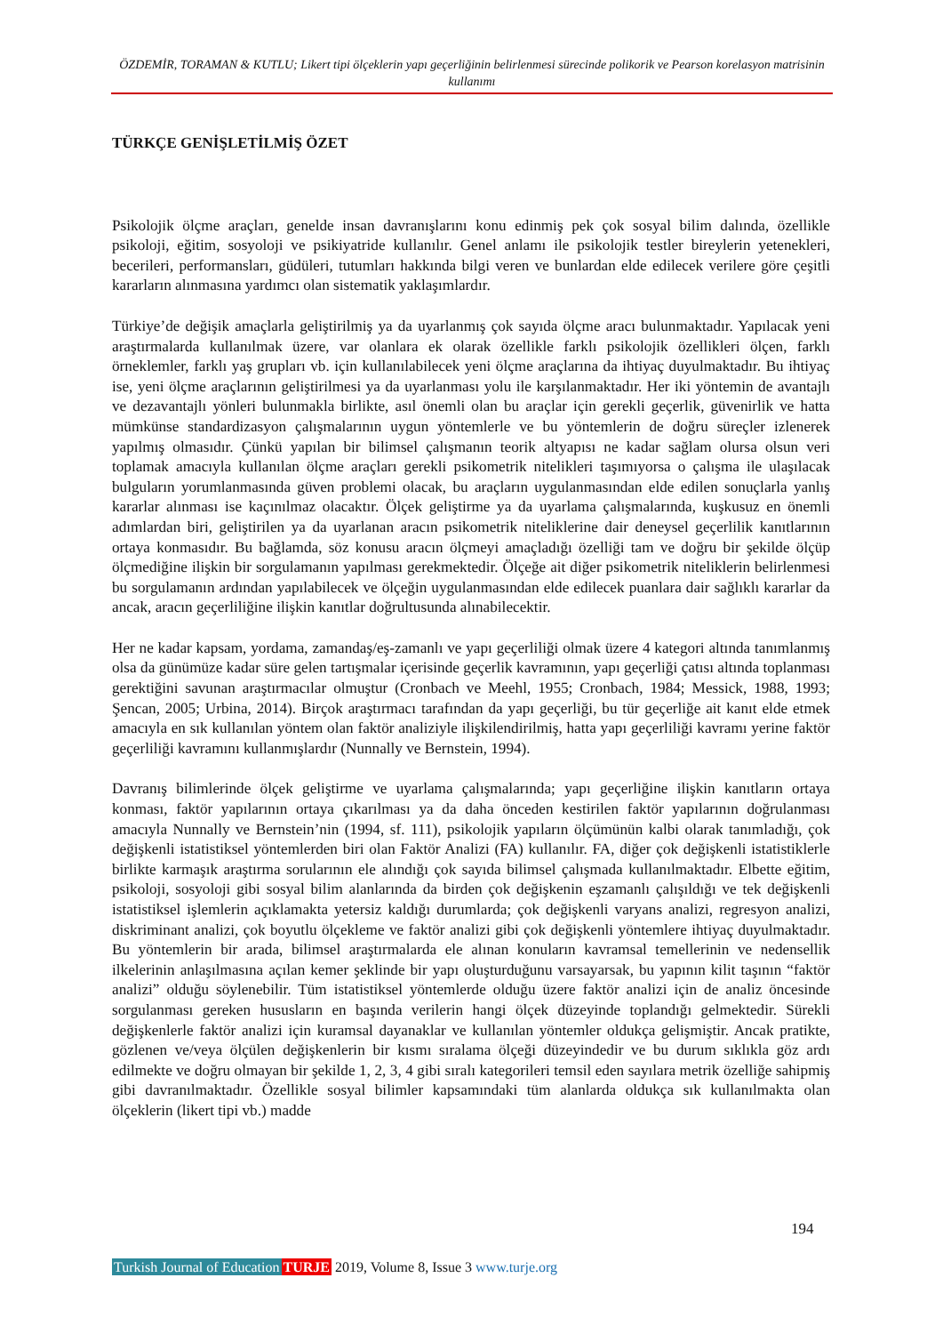ÖZDEMİR, TORAMAN & KUTLU; Likert tipi ölçeklerin yapı geçerliğinin belirlenmesi sürecinde polikorik ve Pearson korelasyon matrisinin kullanımı
TÜRKÇE GENİŞLETİLMİŞ ÖZET
Psikolojik ölçme araçları, genelde insan davranışlarını konu edinmiş pek çok sosyal bilim dalında, özellikle psikoloji, eğitim, sosyoloji ve psikiyatride kullanılır. Genel anlamı ile psikolojik testler bireylerin yetenekleri, becerileri, performansları, güdüleri, tutumları hakkında bilgi veren ve bunlardan elde edilecek verilere göre çeşitli kararların alınmasına yardımcı olan sistematik yaklaşımlardır.
Türkiye’de değişik amaçlarla geliştirilmiş ya da uyarlanmış çok sayıda ölçme aracı bulunmaktadır. Yapılacak yeni araştırmalarda kullanılmak üzere, var olanlara ek olarak özellikle farklı psikolojik özellikleri ölçen, farklı örneklemler, farklı yaş grupları vb. için kullanılabilecek yeni ölçme araçlarına da ihtiyaç duyulmaktadır. Bu ihtiyaç ise, yeni ölçme araçlarının geliştirilmesi ya da uyarlanması yolu ile karşılanmaktadır. Her iki yöntemin de avantajlı ve dezavantajlı yönleri bulunmakla birlikte, asıl önemli olan bu araçlar için gerekli geçerlik, güvenirlik ve hatta mümkünse standardizasyon çalışmalarının uygun yöntemlerle ve bu yöntemlerin de doğru süreçler izlenerek yapılmış olmasıdır. Çünkü yapılan bir bilimsel çalışmanın teorik altyapısı ne kadar sağlam olursa olsun veri toplamak amacıyla kullanılan ölçme araçları gerekli psikometrik nitelikleri taşımıyorsa o çalışma ile ulaşılacak bulguların yorumlanmasında güven problemi olacak, bu araçların uygulanmasından elde edilen sonuçlarla yanlış kararlar alınması ise kaçınılmaz olacaktır. Ölçek geliştirme ya da uyarlama çalışmalarında, kuşkusuz en önemli adımlardan biri, geliştirilen ya da uyarlanan aracın psikometrik niteliklerine dair deneysel geçerlilik kanıtlarının ortaya konmasıdır. Bu bağlamda, söz konusu aracın ölçmeyi amaçladığı özelliği tam ve doğru bir şekilde ölçüp ölçmediğine ilişkin bir sorgulamanın yapılması gerekmektedir. Ölçeğe ait diğer psikometrik niteliklerin belirlenmesi bu sorgulamanın ardından yapılabilecek ve ölçeğin uygulanmasından elde edilecek puanlara dair sağlıklı kararlar da ancak, aracın geçerliliğine ilişkin kanıtlar doğrultusunda alınabilecektir.
Her ne kadar kapsam, yordama, zamandaş/eş-zamanlı ve yapı geçerliliği olmak üzere 4 kategori altında tanımlanmış olsa da günümüze kadar süre gelen tartışmalar içerisinde geçerlik kavramının, yapı geçerliği çatısı altında toplanması gerektiğini savunan araştırmacılar olmuştur (Cronbach ve Meehl, 1955; Cronbach, 1984; Messick, 1988, 1993; Şencan, 2005; Urbina, 2014). Birçok araştırmacı tarafından da yapı geçerliği, bu tür geçerliğe ait kanıt elde etmek amacıyla en sık kullanılan yöntem olan faktör analiziyle ilişkilendirilmiş, hatta yapı geçerliliği kavramı yerine faktör geçerliliği kavramını kullanmışlardır (Nunnally ve Bernstein, 1994).
Davranış bilimlerinde ölçek geliştirme ve uyarlama çalışmalarında; yapı geçerliğine ilişkin kanıtların ortaya konması, faktör yapılarının ortaya çıkarılması ya da daha önceden kestirilen faktör yapılarının doğrulanması amacıyla Nunnally ve Bernstein’nin (1994, sf. 111), psikolojik yapıların ölçümünün kalbi olarak tanımladığı, çok değişkenli istatistiksel yöntemlerden biri olan Faktör Analizi (FA) kullanılır. FA, diğer çok değişkenli istatistiklerle birlikte karmaşık araştırma sorularının ele alındığı çok sayıda bilimsel çalışmada kullanılmaktadır. Elbette eğitim, psikoloji, sosyoloji gibi sosyal bilim alanlarında da birden çok değişkenin eşzamanlı çalışıldığı ve tek değişkenli istatistiksel işlemlerin açıklamakta yetersiz kaldığı durumlarda; çok değişkenli varyans analizi, regresyon analizi, diskriminant analizi, çok boyutlu ölçekleme ve faktör analizi gibi çok değişkenli yöntemlere ihtiyaç duyulmaktadır. Bu yöntemlerin bir arada, bilimsel araştırmalarda ele alınan konuların kavramsal temellerinin ve nedensellik ilkelerinin anlaşılmasına açılan kemer şeklinde bir yapı oluşturduğunu varsayarsak, bu yapının kilit taşının “faktör analizi” olduğu söylenebilir. Tüm istatistiksel yöntemlerde olduğu üzere faktör analizi için de analiz öncesinde sorgulanması gereken hususların en başında verilerin hangi ölçek düzeyinde toplandığı gelmektedir. Sürekli değişkenlerle faktör analizi için kuramsal dayanaklar ve kullanılan yöntemler oldukça gelişmiştir. Ancak pratikte, gözlenen ve/veya ölçülen değişkenlerin bir kısmı sıralama ölçeği düzeyindedir ve bu durum sıklıkla göz ardı edilmekte ve doğru olmayan bir şekilde 1, 2, 3, 4 gibi sıralı kategorileri temsil eden sayılara metrik özelliğe sahipmiş gibi davranılmaktadır. Özellikle sosyal bilimler kapsamındaki tüm alanlarda oldukça sık kullanılmakta olan ölçeklerin (likert tipi vb.) madde
194
Turkish Journal of Education TURJE 2019, Volume 8, Issue 3 www.turje.org